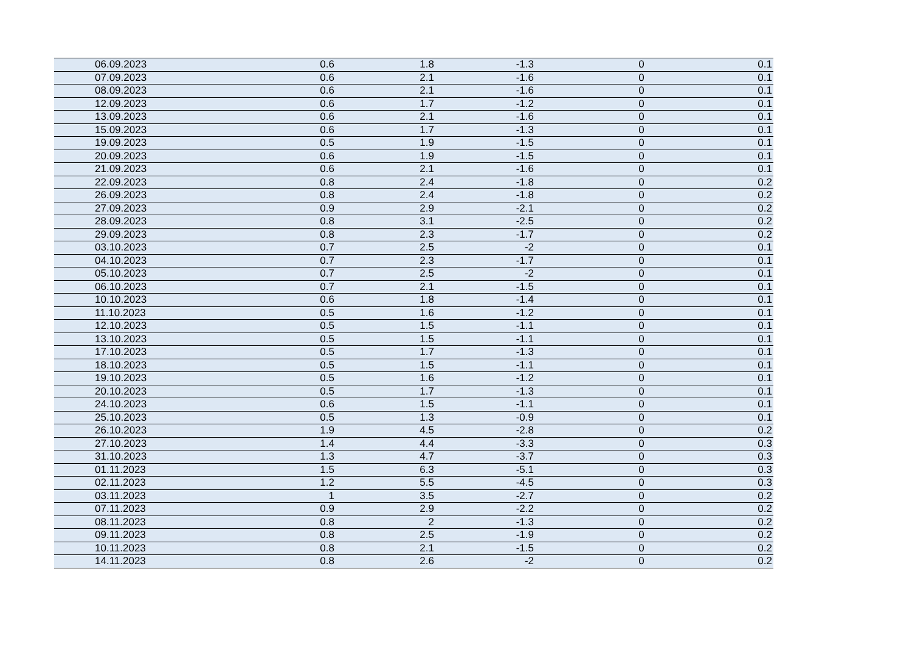| 06.09.2023 | 0.6 | 1.8 | -1.3 | 0 | 0.1 |
| 07.09.2023 | 0.6 | 2.1 | -1.6 | 0 | 0.1 |
| 08.09.2023 | 0.6 | 2.1 | -1.6 | 0 | 0.1 |
| 12.09.2023 | 0.6 | 1.7 | -1.2 | 0 | 0.1 |
| 13.09.2023 | 0.6 | 2.1 | -1.6 | 0 | 0.1 |
| 15.09.2023 | 0.6 | 1.7 | -1.3 | 0 | 0.1 |
| 19.09.2023 | 0.5 | 1.9 | -1.5 | 0 | 0.1 |
| 20.09.2023 | 0.6 | 1.9 | -1.5 | 0 | 0.1 |
| 21.09.2023 | 0.6 | 2.1 | -1.6 | 0 | 0.1 |
| 22.09.2023 | 0.8 | 2.4 | -1.8 | 0 | 0.2 |
| 26.09.2023 | 0.8 | 2.4 | -1.8 | 0 | 0.2 |
| 27.09.2023 | 0.9 | 2.9 | -2.1 | 0 | 0.2 |
| 28.09.2023 | 0.8 | 3.1 | -2.5 | 0 | 0.2 |
| 29.09.2023 | 0.8 | 2.3 | -1.7 | 0 | 0.2 |
| 03.10.2023 | 0.7 | 2.5 | -2 | 0 | 0.1 |
| 04.10.2023 | 0.7 | 2.3 | -1.7 | 0 | 0.1 |
| 05.10.2023 | 0.7 | 2.5 | -2 | 0 | 0.1 |
| 06.10.2023 | 0.7 | 2.1 | -1.5 | 0 | 0.1 |
| 10.10.2023 | 0.6 | 1.8 | -1.4 | 0 | 0.1 |
| 11.10.2023 | 0.5 | 1.6 | -1.2 | 0 | 0.1 |
| 12.10.2023 | 0.5 | 1.5 | -1.1 | 0 | 0.1 |
| 13.10.2023 | 0.5 | 1.5 | -1.1 | 0 | 0.1 |
| 17.10.2023 | 0.5 | 1.7 | -1.3 | 0 | 0.1 |
| 18.10.2023 | 0.5 | 1.5 | -1.1 | 0 | 0.1 |
| 19.10.2023 | 0.5 | 1.6 | -1.2 | 0 | 0.1 |
| 20.10.2023 | 0.5 | 1.7 | -1.3 | 0 | 0.1 |
| 24.10.2023 | 0.6 | 1.5 | -1.1 | 0 | 0.1 |
| 25.10.2023 | 0.5 | 1.3 | -0.9 | 0 | 0.1 |
| 26.10.2023 | 1.9 | 4.5 | -2.8 | 0 | 0.2 |
| 27.10.2023 | 1.4 | 4.4 | -3.3 | 0 | 0.3 |
| 31.10.2023 | 1.3 | 4.7 | -3.7 | 0 | 0.3 |
| 01.11.2023 | 1.5 | 6.3 | -5.1 | 0 | 0.3 |
| 02.11.2023 | 1.2 | 5.5 | -4.5 | 0 | 0.3 |
| 03.11.2023 | 1 | 3.5 | -2.7 | 0 | 0.2 |
| 07.11.2023 | 0.9 | 2.9 | -2.2 | 0 | 0.2 |
| 08.11.2023 | 0.8 | 2 | -1.3 | 0 | 0.2 |
| 09.11.2023 | 0.8 | 2.5 | -1.9 | 0 | 0.2 |
| 10.11.2023 | 0.8 | 2.1 | -1.5 | 0 | 0.2 |
| 14.11.2023 | 0.8 | 2.6 | -2 | 0 | 0.2 |